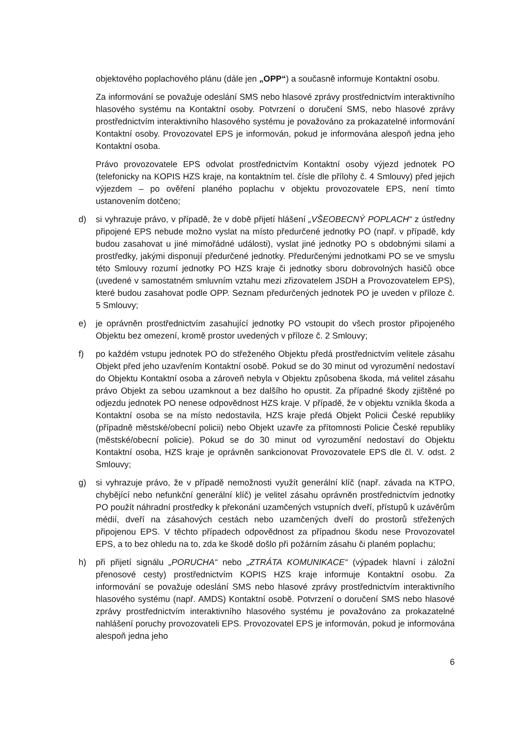objektového poplachového plánu (dále jen „OPP“) a současně informuje Kontaktní osobu.
Za informování se považuje odeslání SMS nebo hlasové zprávy prostřednictvím interaktivního hlasového systému na Kontaktní osoby. Potvrzení o doručení SMS, nebo hlasové zprávy prostřednictvím interaktivního hlasového systému je považováno za prokazatelné informování Kontaktní osoby. Provozovatel EPS je informován, pokud je informována alespoň jedna jeho Kontaktní osoba.
Právo provozovatele EPS odvolat prostřednictvím Kontaktní osoby výjezd jednotek PO (telefonicky na KOPIS HZS kraje, na kontaktním tel. čísle dle přílohy č. 4 Smlouvy) před jejich výjezdem – po ověření planého poplachu v objektu provozovatele EPS, není tímto ustanovením dotčeno;
d) si vyhrazuje právo, v případě, že v době přijetí hlášení „VŠEOBECNÝ POPLACH“ z ústředny připojené EPS nebude možno vyslat na místo předurčené jednotky PO (např. v případě, kdy budou zasahovat u jiné mimořádné události), vyslat jiné jednotky PO s obdobnými silami a prostředky, jakými disponují předurčené jednotky. Předurčenými jednotkami PO se ve smyslu této Smlouvy rozumí jednotky PO HZS kraje či jednotky sboru dobrovolných hasičů obce (uvedené v samostatném smluvním vztahu mezi zřizovatelem JSDH a Provozovatelem EPS), které budou zasahovat podle OPP. Seznam předurčených jednotek PO je uveden v příloze č. 5 Smlouvy;
e) je oprávněn prostřednictvím zasahující jednotky PO vstoupit do všech prostor připojeného Objektu bez omezení, kromě prostor uvedených v příloze č. 2 Smlouvy;
f) po každém vstupu jednotek PO do střeženého Objektu předá prostřednictvím velitele zásahu Objekt před jeho uzavřením Kontaktní osobě. Pokud se do 30 minut od vyrozumění nedostaví do Objektu Kontaktní osoba a zároveň nebyla v Objektu způsobena škoda, má velitel zásahu právo Objekt za sebou uzamknout a bez dalšího ho opustit. Za případné škody zjištěné po odjezdu jednotek PO nenese odpovědnost HZS kraje. V případě, že v objektu vznikla škoda a Kontaktní osoba se na místo nedostavila, HZS kraje předá Objekt Policii České republiky (případně městské/obecní policii) nebo Objekt uzavře za přítomnosti Policie České republiky (městské/obecní policie). Pokud se do 30 minut od vyrozumění nedostaví do Objektu Kontaktní osoba, HZS kraje je oprávněn sankcionovat Provozovatele EPS dle čl. V. odst. 2 Smlouvy;
g) si vyhrazuje právo, že v případě nemožnosti využít generální klíč (např. závada na KTPO, chybějící nebo nefunkční generální klíč) je velitel zásahu oprávněn prostřednictvím jednotky PO použít náhradní prostředky k překonání uzamčených vstupních dveří, přístupů k uzávěrům médií, dveří na zásahových cestách nebo uzamčených dveří do prostorů střežených připojenou EPS. V těchto případech odpovědnost za případnou škodu nese Provozovatel EPS, a to bez ohledu na to, zda ke škodě došlo při požárním zásahu či planém poplachu;
h) při přijetí signálu „PORUCHA“ nebo „ZTRÁTA KOMUNIKACE“ (výpadek hlavní i záložní přenosové cesty) prostřednictvím KOPIS HZS kraje informuje Kontaktní osobu. Za informování se považuje odeslání SMS nebo hlasové zprávy prostřednictvím interaktivního hlasového systému (např. AMDS) Kontaktní osobě. Potvrzení o doručení SMS nebo hlasové zprávy prostřednictvím interaktivního hlasového systému je považováno za prokazatelné nahlášení poruchy provozovateli EPS. Provozovatel EPS je informován, pokud je informována alespoň jedna jeho
6